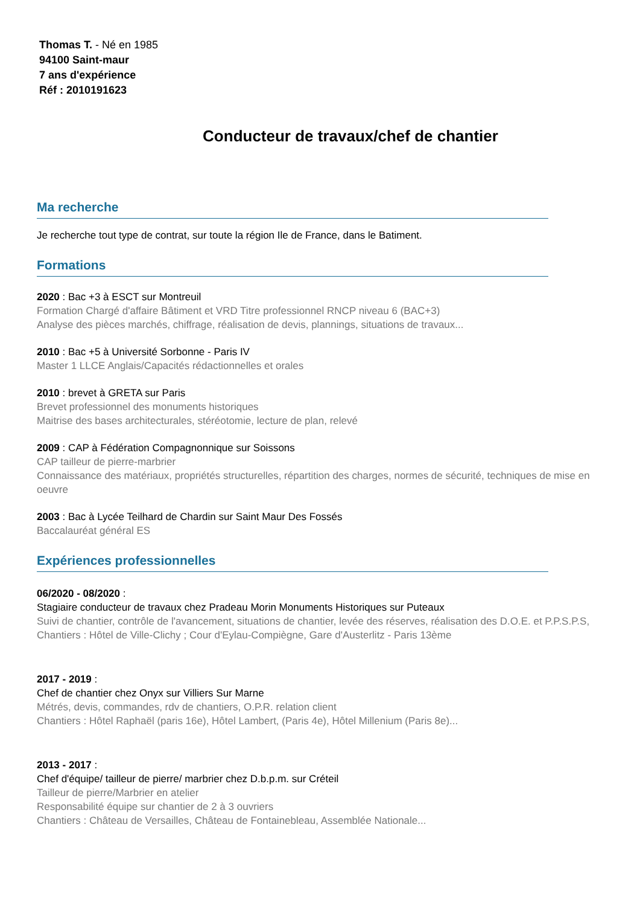Thomas T. - Né en 1985
94100 Saint-maur
7 ans d'expérience
Réf : 2010191623
Conducteur de travaux/chef de chantier
Ma recherche
Je recherche tout type de contrat, sur toute la région Ile de France, dans le Batiment.
Formations
2020 : Bac +3 à ESCT sur Montreuil
Formation Chargé d'affaire Bâtiment et VRD Titre professionnel RNCP niveau 6 (BAC+3)
Analyse des pièces marchés, chiffrage, réalisation de devis, plannings, situations de travaux...
2010 : Bac +5 à Université Sorbonne - Paris IV
Master 1 LLCE Anglais/Capacités rédactionnelles et orales
2010 : brevet à GRETA sur Paris
Brevet professionnel des monuments historiques
Maitrise des bases architecturales, stéréotomie, lecture de plan, relevé
2009 : CAP à Fédération Compagnonnique sur Soissons
CAP tailleur de pierre-marbrier
Connaissance des matériaux, propriétés structurelles, répartition des charges, normes de sécurité, techniques de mise en oeuvre
2003 : Bac à Lycée Teilhard de Chardin sur Saint Maur Des Fossés
Baccalauréat général ES
Expériences professionnelles
06/2020 - 08/2020 :
Stagiaire conducteur de travaux chez Pradeau Morin Monuments Historiques sur Puteaux
Suivi de chantier, contrôle de l'avancement, situations de chantier, levée des réserves, réalisation des D.O.E. et P.P.S.P.S,
Chantiers : Hôtel de Ville-Clichy ; Cour d'Eylau-Compiègne, Gare d'Austerlitz - Paris 13ème
2017 - 2019 :
Chef de chantier chez Onyx sur Villiers Sur Marne
Métrés, devis, commandes, rdv de chantiers, O.P.R. relation client
Chantiers : Hôtel Raphaël (paris 16e), Hôtel Lambert, (Paris 4e), Hôtel Millenium (Paris 8e)...
2013 - 2017 :
Chef d'équipe/ tailleur de pierre/ marbrier chez D.b.p.m. sur Créteil
Tailleur de pierre/Marbrier en atelier
Responsabilité équipe sur chantier de 2 à 3 ouvriers
Chantiers : Château de Versailles, Château de Fontainebleau, Assemblée Nationale...